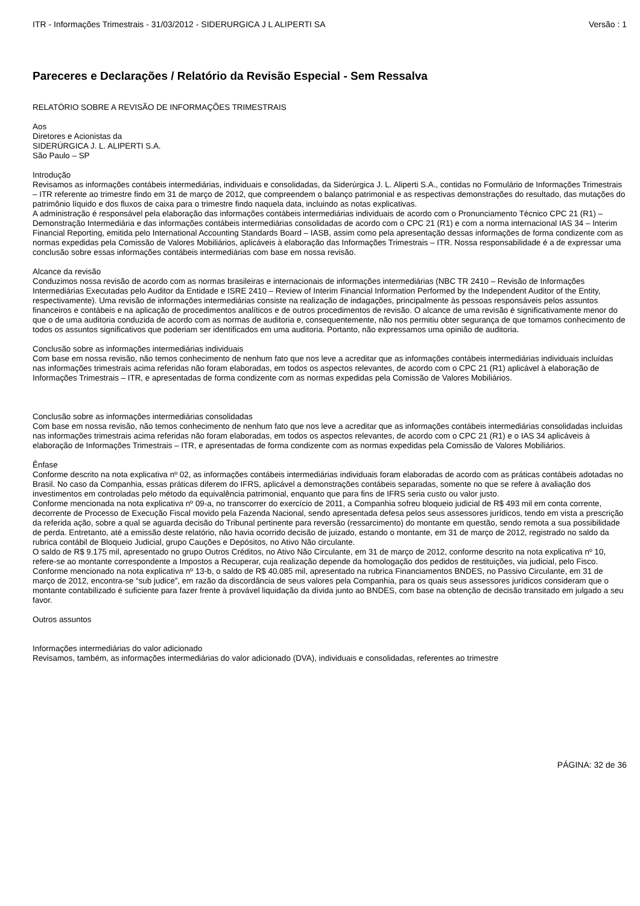ITR - Informações Trimestrais - 31/03/2012 - SIDERURGICA J L ALIPERTI SA Versão : 1
Pareceres e Declarações / Relatório da Revisão Especial - Sem Ressalva
RELATÓRIO SOBRE A REVISÃO DE INFORMAÇÕES TRIMESTRAIS
Aos
Diretores e Acionistas da
SIDERÚRGICA J. L. ALIPERTI S.A.
São Paulo – SP
Introdução
Revisamos as informações contábeis intermediárias, individuais e consolidadas, da Siderúrgica J. L. Aliperti S.A., contidas no Formulário de Informações Trimestrais – ITR referente ao trimestre findo em 31 de março de 2012, que compreendem o balanço patrimonial e as respectivas demonstrações do resultado, das mutações do patrimônio líquido e dos fluxos de caixa para o trimestre findo naquela data, incluindo as notas explicativas.
A administração é responsável pela elaboração das informações contábeis intermediárias individuais de acordo com o Pronunciamento Técnico CPC 21 (R1) – Demonstração Intermediária e das informações contábeis intermediárias consolidadas de acordo com o CPC 21 (R1) e com a norma internacional IAS 34 – Interim Financial Reporting, emitida pelo International Accounting Standards Board – IASB, assim como pela apresentação dessas informações de forma condizente com as normas expedidas pela Comissão de Valores Mobiliários, aplicáveis à elaboração das Informações Trimestrais – ITR. Nossa responsabilidade é a de expressar uma conclusão sobre essas informações contábeis intermediárias com base em nossa revisão.
Alcance da revisão
Conduzimos nossa revisão de acordo com as normas brasileiras e internacionais de informações intermediárias (NBC TR 2410 – Revisão de Informações Intermediárias Executadas pelo Auditor da Entidade e ISRE 2410 – Review of Interim Financial Information Performed by the Independent Auditor of the Entity, respectivamente). Uma revisão de informações intermediárias consiste na realização de indagações, principalmente às pessoas responsáveis pelos assuntos financeiros e contábeis e na aplicação de procedimentos analíticos e de outros procedimentos de revisão. O alcance de uma revisão é significativamente menor do que o de uma auditoria conduzida de acordo com as normas de auditoria e, consequentemente, não nos permitiu obter segurança de que tomamos conhecimento de todos os assuntos significativos que poderiam ser identificados em uma auditoria. Portanto, não expressamos uma opinião de auditoria.
Conclusão sobre as informações intermediárias individuais
Com base em nossa revisão, não temos conhecimento de nenhum fato que nos leve a acreditar que as informações contábeis intermediárias individuais incluídas nas informações trimestrais acima referidas não foram elaboradas, em todos os aspectos relevantes, de acordo com o CPC 21 (R1) aplicável à elaboração de Informações Trimestrais – ITR, e apresentadas de forma condizente com as normas expedidas pela Comissão de Valores Mobiliários.
Conclusão sobre as informações intermediárias consolidadas
Com base em nossa revisão, não temos conhecimento de nenhum fato que nos leve a acreditar que as informações contábeis intermediárias consolidadas incluídas nas informações trimestrais acima referidas não foram elaboradas, em todos os aspectos relevantes, de acordo com o CPC 21 (R1) e o IAS 34 aplicáveis à elaboração de Informações Trimestrais – ITR, e apresentadas de forma condizente com as normas expedidas pela Comissão de Valores Mobiliários.
Ênfase
Conforme descrito na nota explicativa nº 02, as informações contábeis intermediárias individuais foram elaboradas de acordo com as práticas contábeis adotadas no Brasil. No caso da Companhia, essas práticas diferem do IFRS, aplicável a demonstrações contábeis separadas, somente no que se refere à avaliação dos investimentos em controladas pelo método da equivalência patrimonial, enquanto que para fins de IFRS seria custo ou valor justo.
Conforme mencionada na nota explicativa nº 09-a, no transcorrer do exercício de 2011, a Companhia sofreu bloqueio judicial de R$ 493 mil em conta corrente, decorrente de Processo de Execução Fiscal movido pela Fazenda Nacional, sendo apresentada defesa pelos seus assessores jurídicos, tendo em vista a prescrição da referida ação, sobre a qual se aguarda decisão do Tribunal pertinente para reversão (ressarcimento) do montante em questão, sendo remota a sua possibilidade de perda. Entretanto, até a emissão deste relatório, não havia ocorrido decisão de juizado, estando o montante, em 31 de março de 2012, registrado no saldo da rubrica contábil de Bloqueio Judicial, grupo Cauções e Depósitos, no Ativo Não circulante.
O saldo de R$ 9.175 mil, apresentado no grupo Outros Créditos, no Ativo Não Circulante, em 31 de março de 2012, conforme descrito na nota explicativa nº 10, refere-se ao montante correspondente a Impostos a Recuperar, cuja realização depende da homologação dos pedidos de restituições, via judicial, pelo Fisco.
Conforme mencionado na nota explicativa nº 13-b, o saldo de R$ 40.085 mil, apresentado na rubrica Financiamentos BNDES, no Passivo Circulante, em 31 de março de 2012, encontra-se “sub judice”, em razão da discordância de seus valores pela Companhia, para os quais seus assessores jurídicos consideram que o montante contabilizado é suficiente para fazer frente à provável liquidação da dívida junto ao BNDES, com base na obtenção de decisão transitado em julgado a seu favor.
Outros assuntos
Informações intermediárias do valor adicionado
Revisamos, também, as informações intermediárias do valor adicionado (DVA), individuais e consolidadas, referentes ao trimestre
PÁGINA: 32 de 36